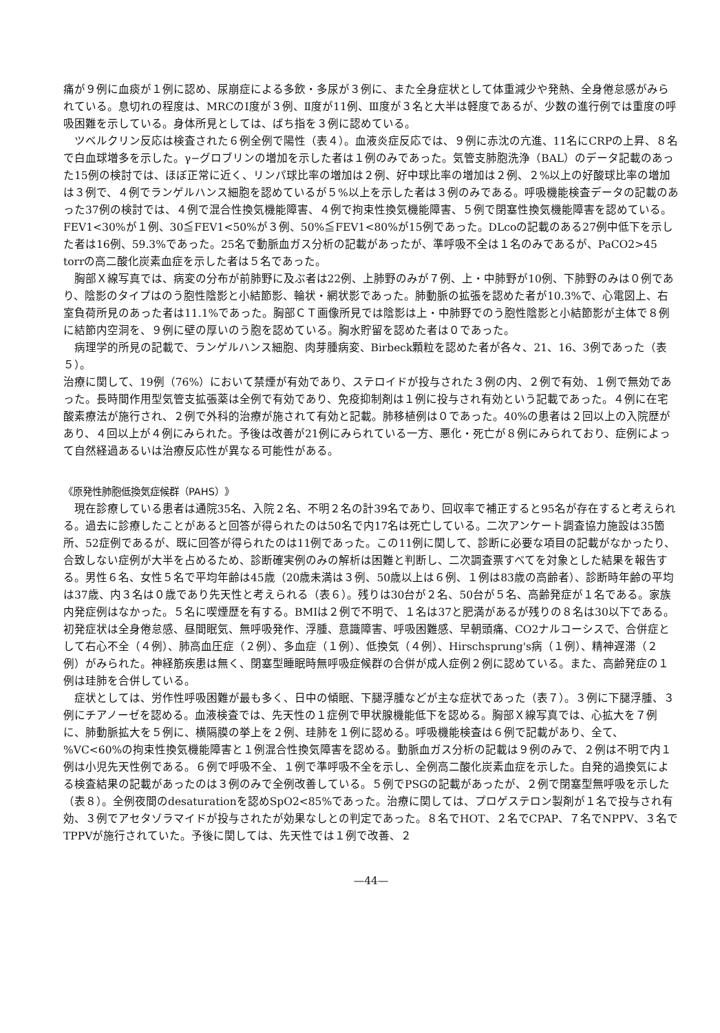痛が９例に血痰が１例に認め、尿崩症による多飲・多尿が３例に、また全身症状として体重減少や発熱、全身倦怠感がみられている。息切れの程度は、MRCのⅠ度が３例、Ⅱ度が11例、Ⅲ度が３名と大半は軽度であるが、少数の進行例では重度の呼吸困難を示している。身体所見としては、ばち指を３例に認めている。
ツベルクリン反応は検査された６例全例で陽性（表４）。血液炎症反応では、９例に赤沈の亢進、11名にCRPの上昇、８名で白血球増多を示した。γ−グロブリンの増加を示した者は１例のみであった。気管支肺胞洗浄（BAL）のデータ記載のあった15例の検討では、ほぼ正常に近く、リンパ球比率の増加は２例、好中球比率の増加は２例、２%以上の好酸球比率の増加は３例で、４例でランゲルハンス細胞を認めているが５%以上を示した者は３例のみである。呼吸機能検査データの記載のあった37例の検討では、４例で混合性換気機能障害、４例で拘束性換気機能障害、５例で閉塞性換気機能障害を認めている。FEV1<30%が１例、30≦FEV1<50%が３例、50%≦FEV1<80%が15例であった。DLcoの記載のある27例中低下を示した者は16例、59.3%であった。25名で動脈血ガス分析の記載があったが、準呼吸不全は１名のみであるが、PaCO2>45 torrの高二酸化炭素血症を示した者は５名であった。
胸部Ｘ線写真では、病変の分布が前肺野に及ぶ者は22例、上肺野のみが７例、上・中肺野が10例、下肺野のみは０例であり、陰影のタイプはのう胞性陰影と小結節影、輪状・網状影であった。肺動脈の拡張を認めた者が10.3%で、心電図上、右室負荷所見のあった者は11.1%であった。胸部ＣＴ画像所見では陰影は上・中肺野でのう胞性陰影と小結節影が主体で８例に結節内空洞を、９例に壁の厚いのう胞を認めている。胸水貯留を認めた者は０であった。
病理学的所見の記載で、ランゲルハンス細胞、肉芽腫病変、Birbeck顆粒を認めた者が各々、21、16、3例であった（表５）。
治療に関して、19例（76%）において禁煙が有効であり、ステロイドが投与された３例の内、２例で有効、１例で無効であった。長時間作用型気管支拡張薬は全例で有効であり、免疫抑制剤は１例に投与され有効という記載であった。４例に在宅酸素療法が施行され、２例で外科的治療が施されて有効と記載。肺移植例は０であった。40%の患者は２回以上の入院歴があり、４回以上が４例にみられた。予後は改善が21例にみられている一方、悪化・死亡が８例にみられており、症例によって自然経過あるいは治療反応性が異なる可能性がある。
《原発性肺胞低換気症候群（PAHS）》
現在診療している患者は通院35名、入院２名、不明２名の計39名であり、回収率で補正すると95名が存在すると考えられる。過去に診療したことがあると回答が得られたのは50名で内17名は死亡している。二次アンケート調査協力施設は35箇所、52症例であるが、既に回答が得られたのは11例であった。この11例に関して、診断に必要な項目の記載がなかったり、合致しない症例が大半を占めるため、診断確実例のみの解析は困難と判断し、二次調査票すべてを対象とした結果を報告する。男性６名、女性５名で平均年齢は45歳（20歳未満は３例、50歳以上は６例、１例は83歳の高齢者）、診断時年齢の平均は37歳、内３名は０歳であり先天性と考えられる（表６）。残りは30台が２名、50台が５名、高齢発症が１名である。家族内発症例はなかった。５名に喫煙歴を有する。BMIは２例で不明で、１名は37と肥満があるが残りの８名は30以下である。初発症状は全身倦怠感、昼間眠気、無呼吸発作、浮腫、意識障害、呼吸困難感、早朝頭痛、CO2ナルコーシスで、合併症として右心不全（４例）、肺高血圧症（２例）、多血症（１例）、低換気（４例）、Hirschsprung's病（１例）、精神遅滞（２例）がみられた。神経筋疾患は無く、閉塞型睡眠時無呼吸症候群の合併が成人症例２例に認めている。また、高齢発症の１例は珪肺を合併している。
症状としては、労作性呼吸困難が最も多く、日中の傾眠、下腿浮腫などが主な症状であった（表７）。３例に下腿浮腫、３例にチアノーゼを認める。血液検査では、先天性の１症例で甲状腺機能低下を認める。胸部Ｘ線写真では、心拡大を７例に、肺動脈拡大を５例に、横隔膜の挙上を２例、珪肺を１例に認める。呼吸機能検査は６例で記載があり、全て、%VC<60%の拘束性換気機能障害と１例混合性換気障害を認める。動脈血ガス分析の記載は９例のみで、２例は不明で内１例は小児先天性例である。６例で呼吸不全、１例で準呼吸不全を示し、全例高二酸化炭素血症を示した。自発的過換気による検査結果の記載があったのは３例のみで全例改善している。５例でPSGの記載があったが、２例で閉塞型無呼吸を示した（表８）。全例夜間のdesaturationを認めSpO2<85%であった。治療に関しては、プロゲステロン製剤が１名で投与され有効、３例でアセタゾラマイドが投与されたが効果なしとの判定であった。８名でHOT、２名でCPAP、７名でNPPV、３名でTPPVが施行されていた。予後に関しては、先天性では１例で改善、２
—44—